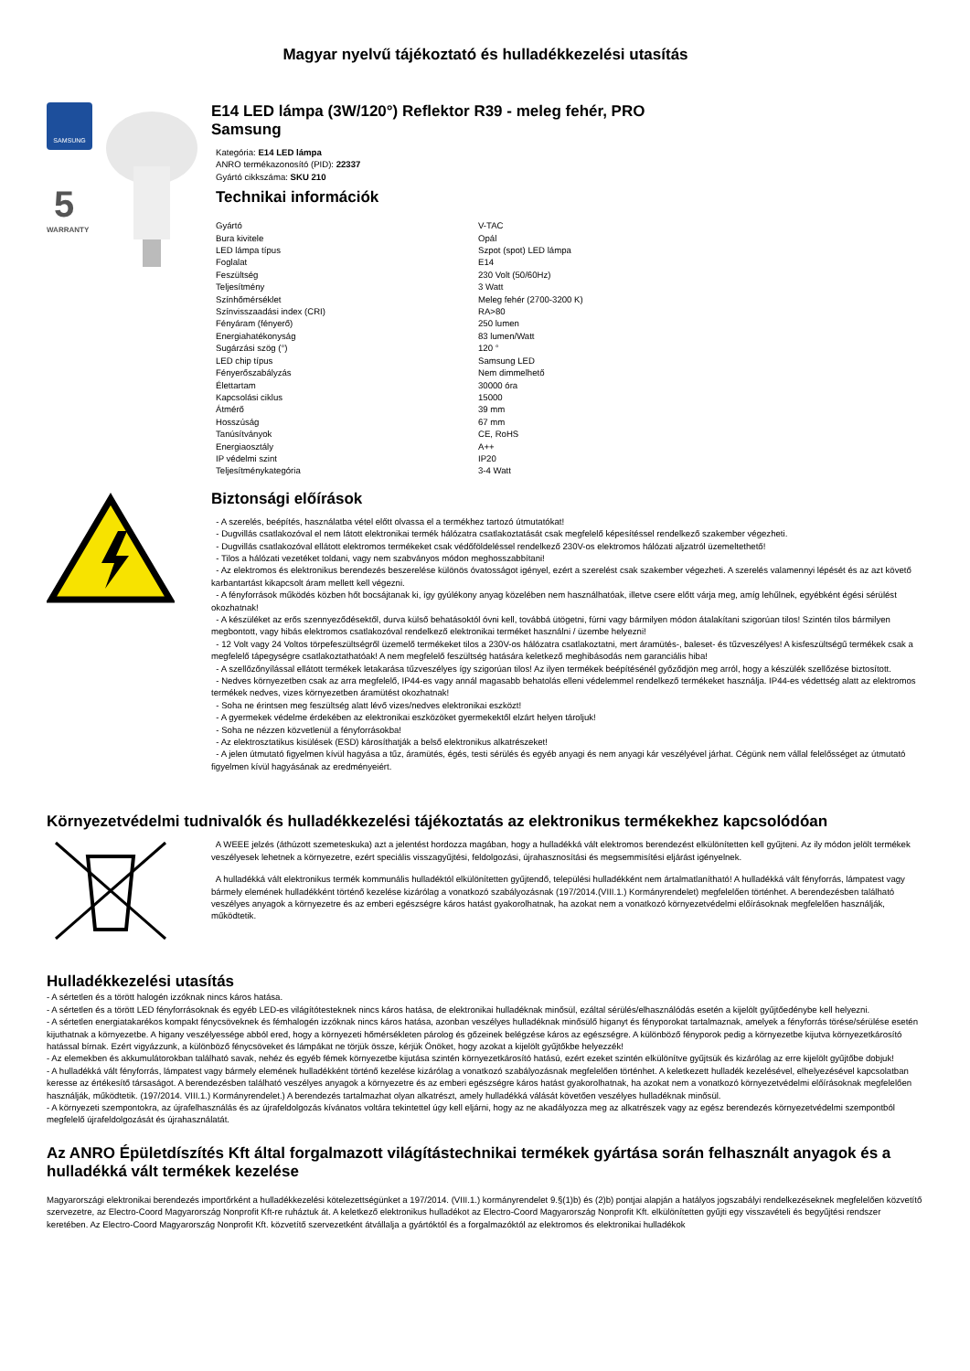Magyar nyelvű tájékoztató és hulladékkezelési utasítás
SAMSUNG
5
WARRANTY
E14 LED lámpa (3W/120°) Reflektor R39 - meleg fehér, PRO
Samsung
Kategória: E14 LED lámpa
ANRO termékazonosító (PID): 22337
Gyártó cikkszáma: SKU 210
Technikai információk
| Gyártó | V-TAC |
| Bura kivitele | Opál |
| LED lámpa típus | Szpot (spot) LED lámpa |
| Foglalat | E14 |
| Feszültség | 230 Volt (50/60Hz) |
| Teljesítmény | 3 Watt |
| Színhőmérséklet | Meleg fehér (2700-3200 K) |
| Színvisszaadási index (CRI) | RA>80 |
| Fényáram (fényerő) | 250 lumen |
| Energiahatékonyság | 83 lumen/Watt |
| Sugárzási szög (°) | 120 ° |
| LED chip típus | Samsung LED |
| Fényerőszabályzás | Nem dimmelhető |
| Élettartam | 30000 óra |
| Kapcsolási ciklus | 15000 |
| Átmérő | 39 mm |
| Hosszúság | 67 mm |
| Tanúsítványok | CE, RoHS |
| Energiaosztály | A++ |
| IP védelmi szint | IP20 |
| Teljesítménykategória | 3-4 Watt |
Biztonsági előírások
- A szerelés, beépítés, használatba vétel előtt olvassa el a termékhez tartozó útmutatókat!
- Dugvillás csatlakozóval el nem látott elektronikai termék hálózatra csatlakoztatását csak megfelelő képesítéssel rendelkező szakember végezheti.
- Dugvillás csatlakozóval ellátott elektromos termékeket csak védőföldeléssel rendelkező 230V-os elektromos hálózati aljzatról üzemeltethető!
- Tilos a hálózati vezetéket toldani, vagy nem szabványos módon meghosszabbítani!
- Az elektromos és elektronikus berendezés beszerelése különös óvatosságot igényel, ezért a szerelést csak szakember végezheti. A szerelés valamennyi lépését és az azt követő karbantartást kikapcsolt áram mellett kell végezni.
- A fényforrások működés közben hőt bocsájtanak ki, így gyúlékony anyag közelében nem használhatóak, illetve csere előtt várja meg, amíg lehűlnek, egyébként égési sérülést okozhatnak!
- A készüléket az erős szennyeződésektől, durva külső behatásoktól óvni kell, továbbá ütögetni, fúrni vagy bármilyen módon átalakítani szigorúan tilos! Szintén tilos bármilyen megbontott, vagy hibás elektromos csatlakozóval rendelkező elektronikai terméket használni / üzembe helyezni!
- 12 Volt vagy 24 Voltos törpefeszültségről üzemelő termékeket tilos a 230V-os hálózatra csatlakoztatni, mert áramütés-, baleset- és tűzveszélyes! A kisfeszültségű termékek csak a megfelelő tápegységre csatlakoztathatóak! A nem megfelelő feszültség hatására keletkező meghibásodás nem garanciális hiba!
- A szellőzőnyílással ellátott termékek letakarása tűzveszélyes így szigorúan tilos! Az ilyen termékek beépítésénél győződjön meg arról, hogy a készülék szellőzése biztosított.
- Nedves környezetben csak az arra megfelelő, IP44-es vagy annál magasabb behatolás elleni védelemmel rendelkező termékeket használja. IP44-es védettség alatt az elektromos termékek nedves, vizes környezetben áramütést okozhatnak!
- Soha ne érintsen meg feszültség alatt lévő vizes/nedves elektronikai eszközt!
- A gyermekek védelme érdekében az elektronikai eszközöket gyermekektől elzárt helyen tároljuk!
- Soha ne nézzen közvetlenül a fényforrásokba!
- Az elektrosztatikus kisülések (ESD) károsíthatják a belső elektronikus alkatrészeket!
- A jelen útmutató figyelmen kívül hagyása a tűz, áramütés, égés, testi sérülés és egyéb anyagi és nem anyagi kár veszélyével járhat. Cégünk nem vállal felelősséget az útmutató figyelmen kívül hagyásának az eredményeiért.
Környezetvédelmi tudnivalók és hulladékkezelési tájékoztatás az elektronikus termékekhez kapcsolódóan
A WEEE jelzés (áthúzott szemeteskuka) azt a jelentést hordozza magában, hogy a hulladékká vált elektromos berendezést elkülönítetten kell gyűjteni. Az ily módon jelölt termékek veszélyesek lehetnek a környezetre, ezért speciális visszagyűjtési, feldolgozási, újrahasznosítási és megsemmisítési eljárást igényelnek.
A hulladékká vált elektronikus termék kommunális hulladéktól elkülönítetten gyűjtendő, települési hulladékként nem ártalmatlanítható! A hulladékká vált fényforrás, lámpatest vagy bármely elemének hulladékként történő kezelése kizárólag a vonatkozó szabályozásnak (197/2014.(VIII.1.) Kormányrendelet) megfelelően történhet. A berendezésben található veszélyes anyagok a környezetre és az emberi egészségre káros hatást gyakorolhatnak, ha azokat nem a vonatkozó környezetvédelmi előírásoknak megfelelően használják, működtetik.
Hulladékkezelési utasítás
- A sértetlen és a törött halogén izzóknak nincs káros hatása.
- A sértetlen és a törött LED fényforrásoknak és egyéb LED-es világítótesteknek nincs káros hatása, de elektronikai hulladéknak minősül, ezáltal sérülés/elhasználódás esetén a kijelölt gyűjtőedénybe kell helyezni.
- A sértetlen energiatakarékos kompakt fénycsöveknek és fémhalogén izzóknak nincs káros hatása, azonban veszélyes hulladéknak minősülő higanyt és fényporokat tartalmaznak, amelyek a fényforrás törése/sérülése esetén kijuthatnak a környezetbe. A higany veszélyessége abból ered, hogy a környezeti hőmérsékleten párolog és gőzeinek belégzése káros az egészségre. A különböző fényporok pedig a környezetbe kijutva környezetkárosító hatással bírnak. Ezért vigyázzunk, a különböző fénycsöveket és lámpákat ne törjük össze, kérjük Önöket, hogy azokat a kijelölt gyűjtőkbe helyezzék!
- Az elemekben és akkumulátorokban található savak, nehéz és egyéb fémek környezetbe kijutása szintén környezetkárosító hatású, ezért ezeket szintén elkülönítve gyűjtsük és kizárólag az erre kijelölt gyűjtőbe dobjuk!
- A hulladékká vált fényforrás, lámpatest vagy bármely elemének hulladékként történő kezelése kizárólag a vonatkozó szabályozásnak megfelelően történhet. A keletkezett hulladék kezelésével, elhelyezésével kapcsolatban keresse az értékesítő társaságot. A berendezésben található veszélyes anyagok a környezetre és az emberi egészségre káros hatást gyakorolhatnak, ha azokat nem a vonatkozó környezetvédelmi előírásoknak megfelelően használják, működtetik. (197/2014. VIII.1.) Kormányrendelet.) A berendezés tartalmazhat olyan alkatrészt, amely hulladékká válását követően veszélyes hulladéknak minősül.
- A környezeti szempontokra, az újrafelhasználás és az újrafeldolgozás kívánatos voltára tekintettel úgy kell eljárni, hogy az ne akadályozza meg az alkatrészek vagy az egész berendezés környezetvédelmi szempontból megfelelő újrafeldolgozását és újrahasználatát.
Az ANRO Épületdíszítés Kft által forgalmazott világítástechnikai termékek gyártása során felhasznált anyagok és a hulladékká vált termékek kezelése
Magyarországi elektronikai berendezés importőrként a hulladékkezelési kötelezettségünket a 197/2014. (VIII.1.) kormányrendelet 9.§(1)b) és (2)b) pontjai alapján a hatályos jogszabályi rendelkezéseknek megfelelően közvetítő szervezetre, az Electro-Coord Magyarország Nonprofit Kft-re ruháztuk át. A keletkező elektronikus hulladékot az Electro-Coord Magyarország Nonprofit Kft. elkülönítetten gyűjti egy visszavételi és begyűjtési rendszer keretében. Az Electro-Coord Magyarország Nonprofit Kft. közvetítő szervezetként átvállalja a gyártóktól és a forgalmazóktól az elektromos és elektronikai hulladékok